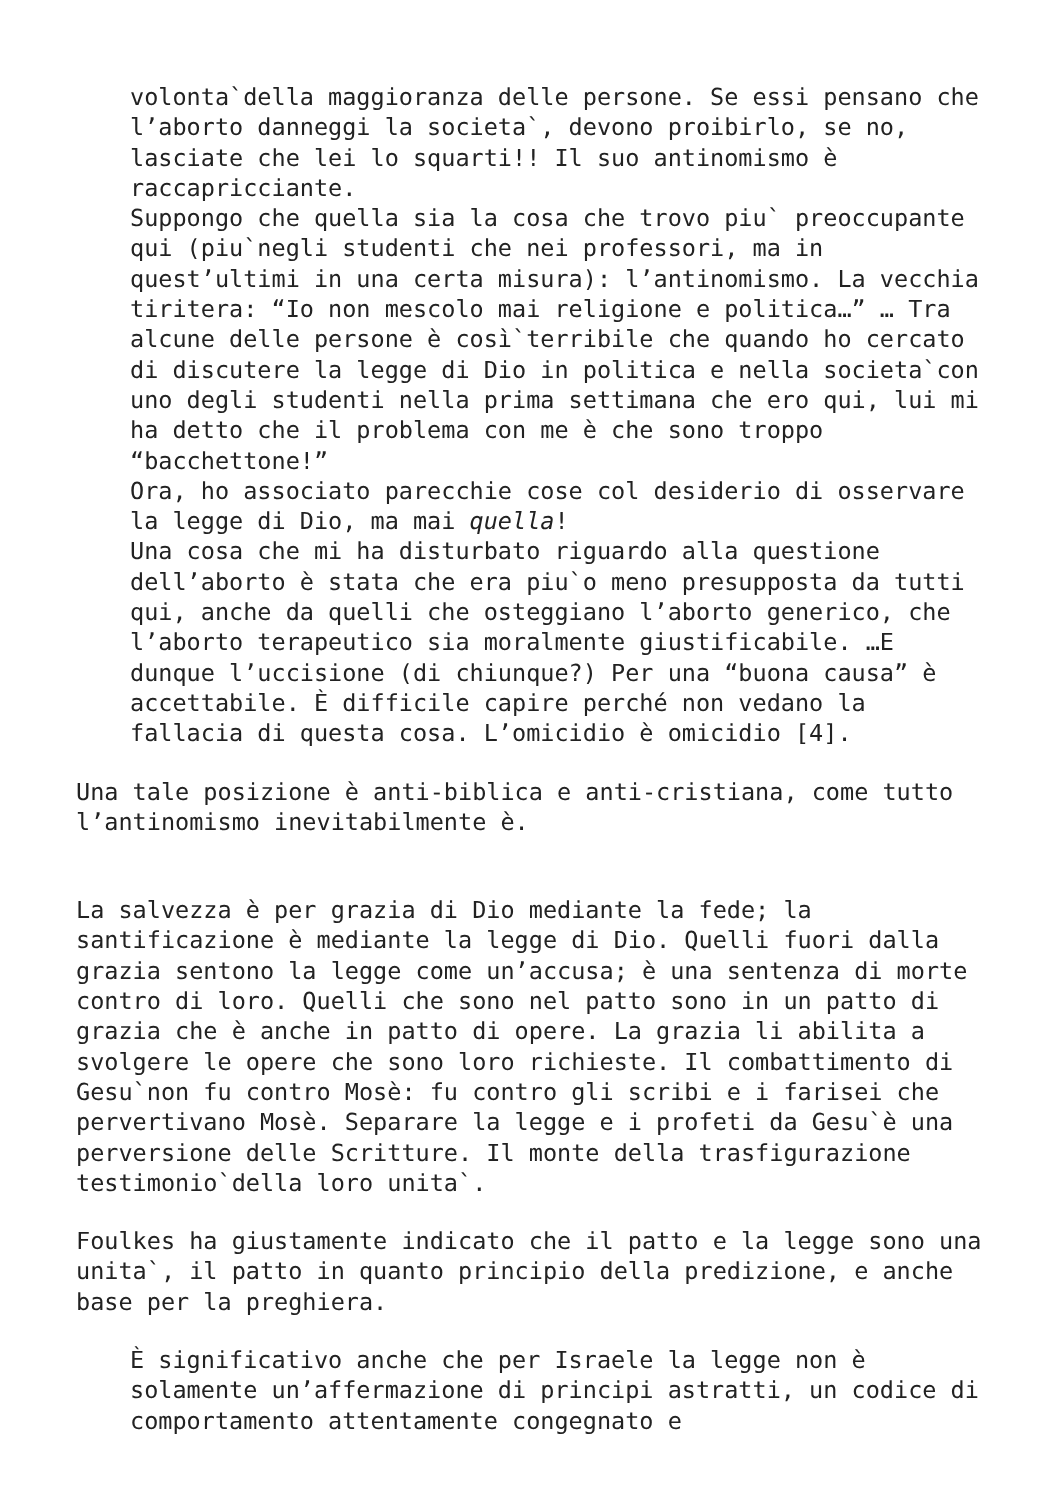volonta`della maggioranza delle persone. Se essi pensano che l’aborto danneggi la societa`, devono proibirlo, se no, lasciate che lei lo squarti!! Il suo antinomismo è raccapricciante.
Suppongo che quella sia la cosa che trovo piu` preoccupante qui (piu`negli studenti che nei professori, ma in quest’ultimi in una certa misura): l’antinomismo. La vecchia tiritera: “Io non mescolo mai religione e politica…” … Tra alcune delle persone è così`terribile che quando ho cercato di discutere la legge di Dio in politica e nella societa`con uno degli studenti nella prima settimana che ero qui, lui mi ha detto che il problema con me è che sono troppo “bacchettone!”
Ora, ho associato parecchie cose col desiderio di osservare la legge di Dio, ma mai quella!
Una cosa che mi ha disturbato riguardo alla questione dell’aborto è stata che era piu`o meno presupposta da tutti qui, anche da quelli che osteggiano l’aborto generico, che l’aborto terapeutico sia moralmente giustificabile. …E dunque l’uccisione (di chiunque?) Per una “buona causa” è accettabile. È difficile capire perché non vedano la fallacia di questa cosa. L’omicidio è omicidio [4].
Una tale posizione è anti-biblica e anti-cristiana, come tutto l’antinomismo inevitabilmente è.
La salvezza è per grazia di Dio mediante la fede; la santificazione è mediante la legge di Dio. Quelli fuori dalla grazia sentono la legge come un’accusa; è una sentenza di morte contro di loro. Quelli che sono nel patto sono in un patto di grazia che è anche in patto di opere. La grazia li abilita a svolgere le opere che sono loro richieste. Il combattimento di Gesu`non fu contro Mosè: fu contro gli scribi e i farisei che pervertivano Mosè. Separare la legge e i profeti da Gesu`è una perversione delle Scritture. Il monte della trasfigurazione testimonio`della loro unita`.
Foulkes ha giustamente indicato che il patto e la legge sono una unita`, il patto in quanto principio della predizione, e anche base per la preghiera.
È significativo anche che per Israele la legge non è solamente un’affermazione di principi astratti, un codice di comportamento attentamente congegnato e